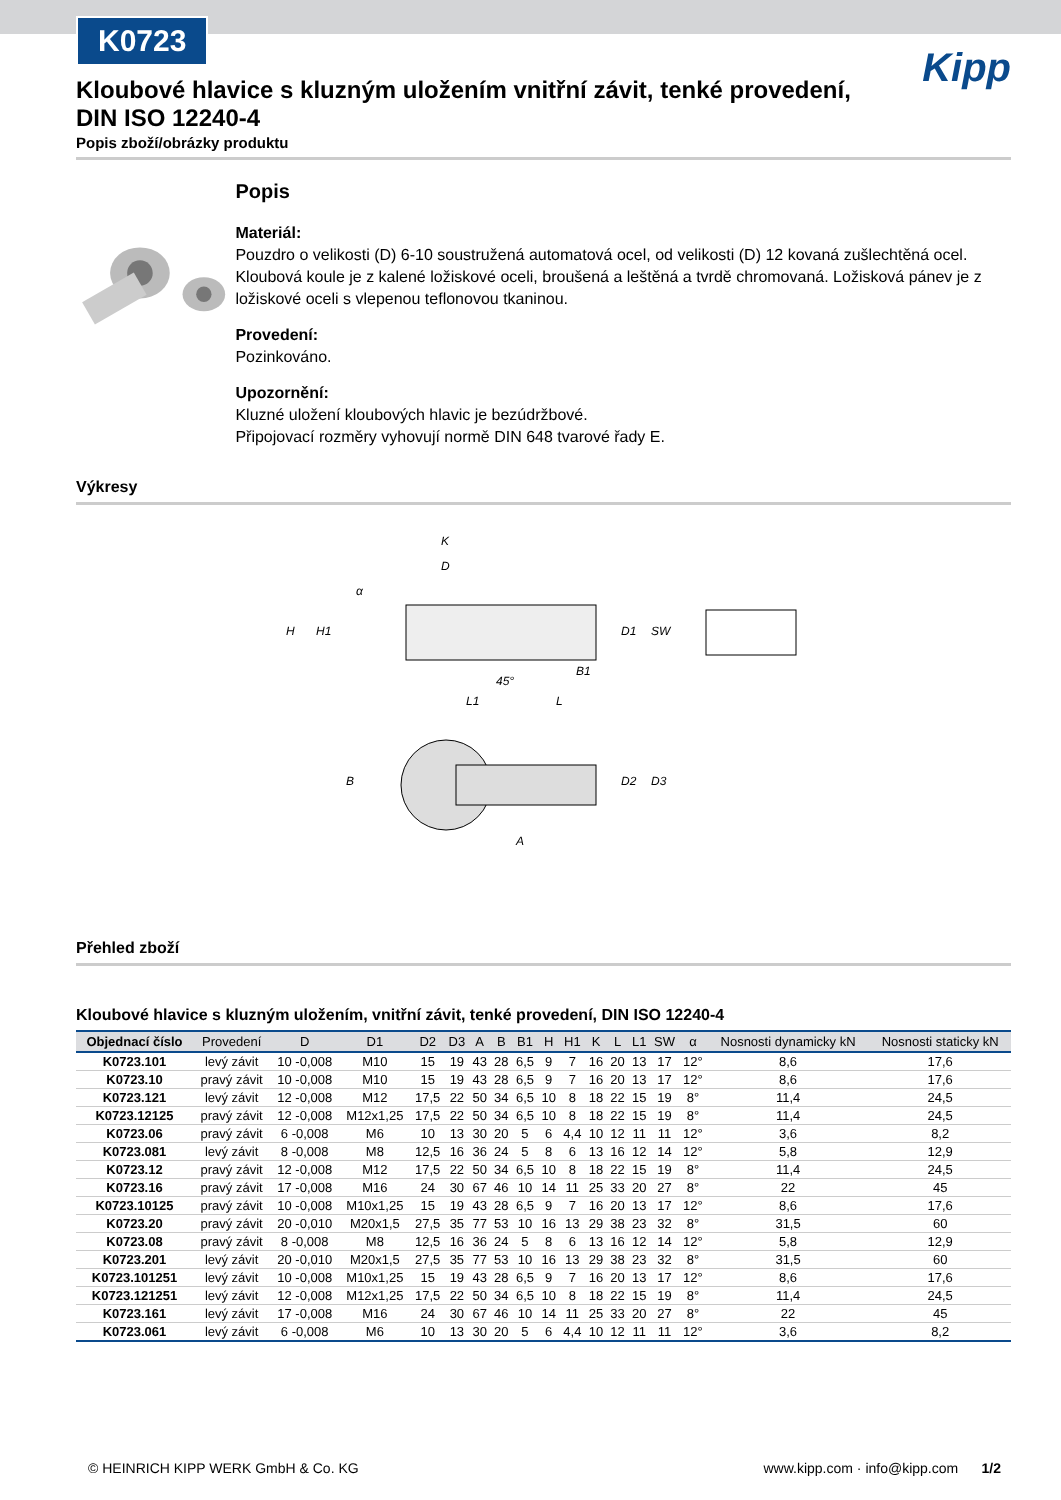K0723
Kipp
Kloubové hlavice s kluzným uložením vnitřní závit, tenké provedení, DIN ISO 12240-4
Popis zboží/obrázky produktu
Popis
Materiál:
Pouzdro o velikosti (D) 6-10 soustružená automatová ocel, od velikosti (D) 12 kovaná zušlechtěná ocel. Kloubová koule je z kalené ložiskové oceli, broušená a leštěná a tvrdě chromovaná. Ložisková pánev je z ložiskové oceli s vlepenou teflonovou tkaninou.
Provedení:
Pozinkováno.
Upozornění:
Kluzné uložení kloubových hlavic je bezúdržbové.
Připojovací rozměry vyhovují normě DIN 648 tvarové řady E.
Výkresy
K
D
H
H1
D1
SW
B1
45°
L1
L
B
D2
D3
A
α
Přehled zboží
Kloubové hlavice s kluzným uložením, vnitřní závit, tenké provedení, DIN ISO 12240-4
| Objednací číslo | Provedení | D | D1 | D2 | D3 | A | B | B1 | H | H1 | K | L | L1 | SW | α | Nosnosti dynamicky kN | Nosnosti staticky kN |
| --- | --- | --- | --- | --- | --- | --- | --- | --- | --- | --- | --- | --- | --- | --- | --- | --- | --- |
| K0723.101 | levý závit | 10 -0,008 | M10 | 15 | 19 | 43 | 28 | 6,5 | 9 | 7 | 16 | 20 | 13 | 17 | 12° | 8,6 | 17,6 |
| K0723.10 | pravý závit | 10 -0,008 | M10 | 15 | 19 | 43 | 28 | 6,5 | 9 | 7 | 16 | 20 | 13 | 17 | 12° | 8,6 | 17,6 |
| K0723.121 | levý závit | 12 -0,008 | M12 | 17,5 | 22 | 50 | 34 | 6,5 | 10 | 8 | 18 | 22 | 15 | 19 | 8° | 11,4 | 24,5 |
| K0723.12125 | pravý závit | 12 -0,008 | M12x1,25 | 17,5 | 22 | 50 | 34 | 6,5 | 10 | 8 | 18 | 22 | 15 | 19 | 8° | 11,4 | 24,5 |
| K0723.06 | pravý závit | 6 -0,008 | M6 | 10 | 13 | 30 | 20 | 5 | 6 | 4,4 | 10 | 12 | 11 | 11 | 12° | 3,6 | 8,2 |
| K0723.081 | levý závit | 8 -0,008 | M8 | 12,5 | 16 | 36 | 24 | 5 | 8 | 6 | 13 | 16 | 12 | 14 | 12° | 5,8 | 12,9 |
| K0723.12 | pravý závit | 12 -0,008 | M12 | 17,5 | 22 | 50 | 34 | 6,5 | 10 | 8 | 18 | 22 | 15 | 19 | 8° | 11,4 | 24,5 |
| K0723.16 | pravý závit | 17 -0,008 | M16 | 24 | 30 | 67 | 46 | 10 | 14 | 11 | 25 | 33 | 20 | 27 | 8° | 22 | 45 |
| K0723.10125 | pravý závit | 10 -0,008 | M10x1,25 | 15 | 19 | 43 | 28 | 6,5 | 9 | 7 | 16 | 20 | 13 | 17 | 12° | 8,6 | 17,6 |
| K0723.20 | pravý závit | 20 -0,010 | M20x1,5 | 27,5 | 35 | 77 | 53 | 10 | 16 | 13 | 29 | 38 | 23 | 32 | 8° | 31,5 | 60 |
| K0723.08 | pravý závit | 8 -0,008 | M8 | 12,5 | 16 | 36 | 24 | 5 | 8 | 6 | 13 | 16 | 12 | 14 | 12° | 5,8 | 12,9 |
| K0723.201 | levý závit | 20 -0,010 | M20x1,5 | 27,5 | 35 | 77 | 53 | 10 | 16 | 13 | 29 | 38 | 23 | 32 | 8° | 31,5 | 60 |
| K0723.101251 | levý závit | 10 -0,008 | M10x1,25 | 15 | 19 | 43 | 28 | 6,5 | 9 | 7 | 16 | 20 | 13 | 17 | 12° | 8,6 | 17,6 |
| K0723.121251 | levý závit | 12 -0,008 | M12x1,25 | 17,5 | 22 | 50 | 34 | 6,5 | 10 | 8 | 18 | 22 | 15 | 19 | 8° | 11,4 | 24,5 |
| K0723.161 | levý závit | 17 -0,008 | M16 | 24 | 30 | 67 | 46 | 10 | 14 | 11 | 25 | 33 | 20 | 27 | 8° | 22 | 45 |
| K0723.061 | levý závit | 6 -0,008 | M6 | 10 | 13 | 30 | 20 | 5 | 6 | 4,4 | 10 | 12 | 11 | 11 | 12° | 3,6 | 8,2 |
© HEINRICH KIPP WERK GmbH & Co. KG www.kipp.com · info@kipp.com 1/2